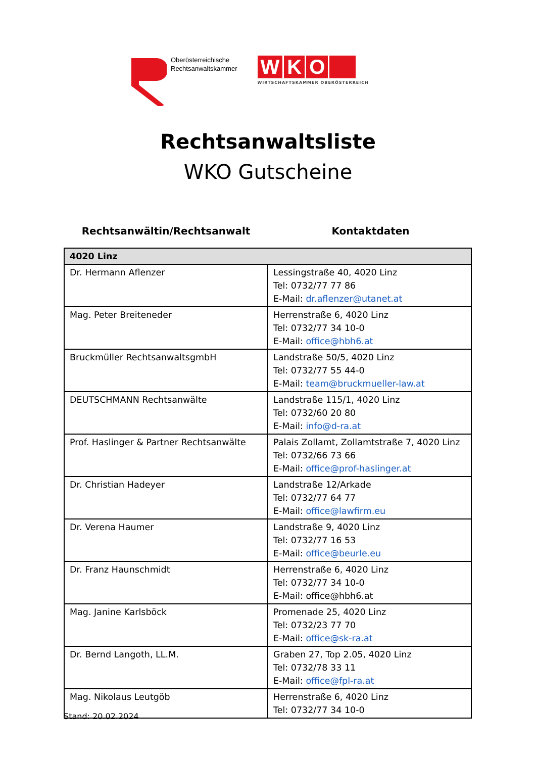Oberösterreichische
Rechtsanwaltskammer
WKO
WIRTSCHAFTSKAMMER OBERÖSTERREICH
Rechtsanwaltsliste
WKO Gutscheine
Rechtsanwältin/Rechtsanwalt Kontaktdaten
| 4020 Linz | |
| --- | --- |
| Dr. Hermann Aflenzer | Lessingstraße 40, 4020 Linz Tel: 0732/77 77 86 E-Mail: dr.aflenzer@utanet.at |
| Mag. Peter Breiteneder | Herrenstraße 6, 4020 Linz Tel: 0732/77 34 10-0 E-Mail: office@hbh6.at |
| Bruckmüller RechtsanwaltsgmbH | Landstraße 50/5, 4020 Linz Tel: 0732/77 55 44-0 E-Mail: team@bruckmueller-law.at |
| DEUTSCHMANN Rechtsanwälte | Landstraße 115/1, 4020 Linz Tel: 0732/60 20 80 E-Mail: info@d-ra.at |
| Prof. Haslinger & Partner Rechtsanwälte | Palais Zollamt, Zollamtstraße 7, 4020 Linz Tel: 0732/66 73 66 E-Mail: office@prof-haslinger.at |
| Dr. Christian Hadeyer | Landstraße 12/Arkade Tel: 0732/77 64 77 E-Mail: office@lawfirm.eu |
| Dr. Verena Haumer | Landstraße 9, 4020 Linz Tel: 0732/77 16 53 E-Mail: office@beurle.eu |
| Dr. Franz Haunschmidt | Herrenstraße 6, 4020 Linz Tel: 0732/77 34 10-0 E-Mail: office@hbh6.at |
| Mag. Janine Karlsböck | Promenade 25, 4020 Linz Tel: 0732/23 77 70 E-Mail: office@sk-ra.at |
| Dr. Bernd Langoth, LL.M. | Graben 27, Top 2.05, 4020 Linz Tel: 0732/78 33 11 E-Mail: office@fpl-ra.at |
| Mag. Nikolaus Leutgöb | Herrenstraße 6, 4020 Linz Tel: 0732/77 34 10-0 |
Stand: 20.02.2024